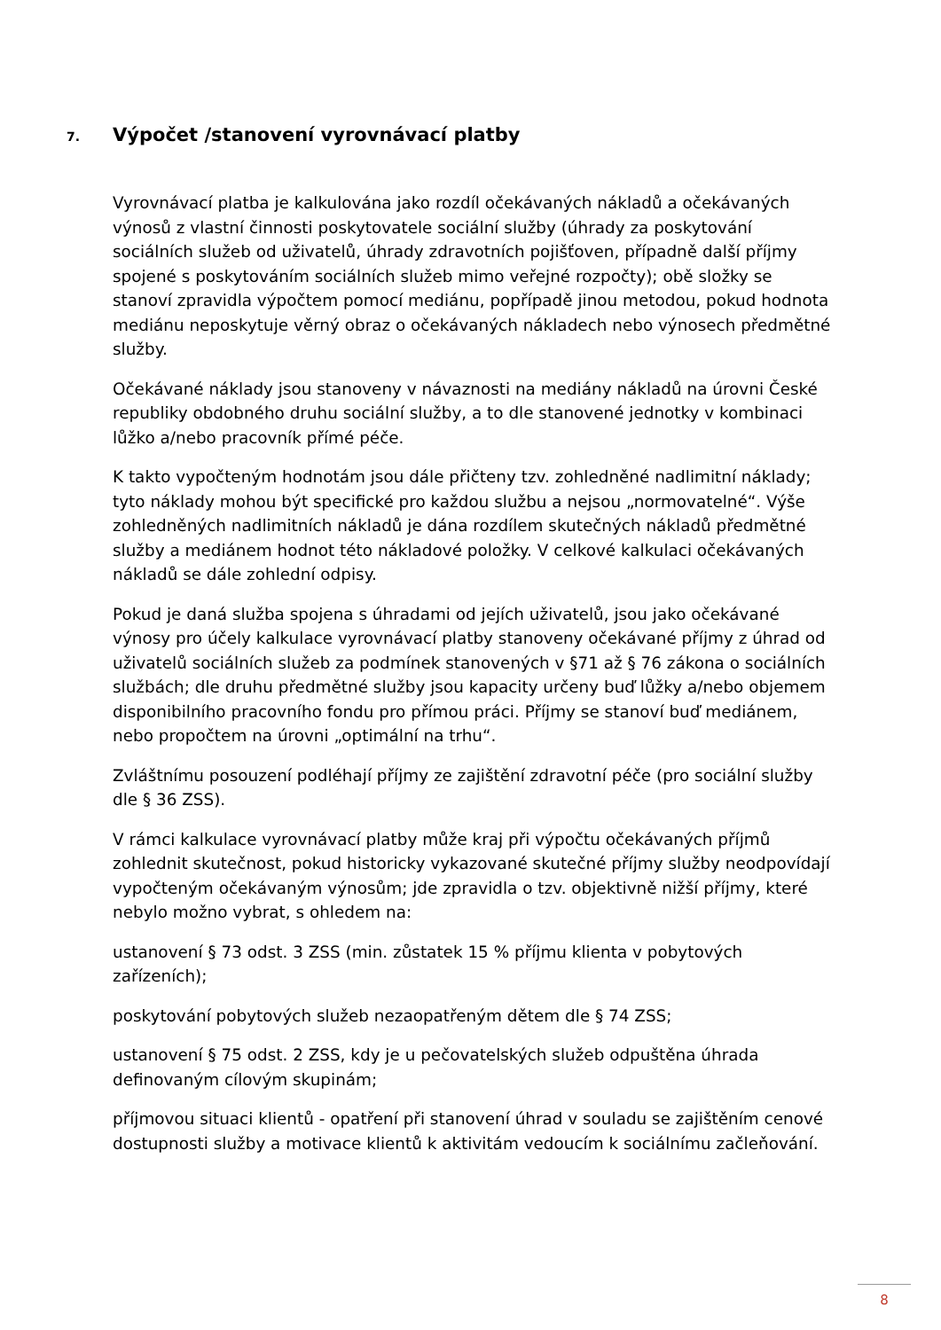7. Výpočet /stanovení vyrovnávací platby
Vyrovnávací platba je kalkulována jako rozdíl očekávaných nákladů a očekávaných výnosů z vlastní činnosti poskytovatele sociální služby (úhrady za poskytování sociálních služeb od uživatelů, úhrady zdravotních pojišťoven, případně další příjmy spojené s poskytováním sociálních služeb mimo veřejné rozpočty); obě složky se stanoví zpravidla výpočtem pomocí mediánu, popřípadě jinou metodou, pokud hodnota mediánu neposkytuje věrný obraz o očekávaných nákladech nebo výnosech předmětné služby.
Očekávané náklady jsou stanoveny v návaznosti na mediány nákladů na úrovni České republiky obdobného druhu sociální služby, a to dle stanovené jednotky v kombinaci lůžko a/nebo pracovník přímé péče.
K takto vypočteným hodnotám jsou dále přičteny tzv. zohledněné nadlimitní náklady; tyto náklady mohou být specifické pro každou službu a nejsou „normovatelné“. Výše zohledněných nadlimitních nákladů je dána rozdílem skutečných nákladů předmětné služby a mediánem hodnot této nákladové položky. V celkové kalkulaci očekávaných nákladů se dále zohlední odpisy.
Pokud je daná služba spojena s úhradami od jejích uživatelů, jsou jako očekávané výnosy pro účely kalkulace vyrovnávací platby stanoveny očekávané příjmy z úhrad od uživatelů sociálních služeb za podmínek stanovených v §71 až § 76 zákona o sociálních službách; dle druhu předmětné služby jsou kapacity určeny buď lůžky a/nebo objemem disponibilního pracovního fondu pro přímou práci. Příjmy se stanoví buď mediánem, nebo propočtem na úrovni „optimální na trhu“.
Zvláštnímu posouzení podléhají příjmy ze zajištění zdravotní péče (pro sociální služby dle § 36 ZSS).
V rámci kalkulace vyrovnávací platby může kraj při výpočtu očekávaných příjmů zohlednit skutečnost, pokud historicky vykazované skutečné příjmy služby neodpovídají vypočteným očekávaným výnosům; jde zpravidla o tzv. objektivně nižší příjmy, které nebylo možno vybrat, s ohledem na:
ustanovení § 73 odst. 3 ZSS (min. zůstatek 15 % příjmu klienta v pobytových zařízeních);
poskytování pobytových služeb nezaopatřeným dětem dle § 74 ZSS;
ustanovení § 75 odst. 2 ZSS, kdy je u pečovatelských služeb odpuštěna úhrada definovaným cílovým skupinám;
příjmovou situaci klientů - opatření při stanovení úhrad v souladu se zajištěním cenové dostupnosti služby a motivace klientů k aktivitám vedoucím k sociálnímu začleňování.
8